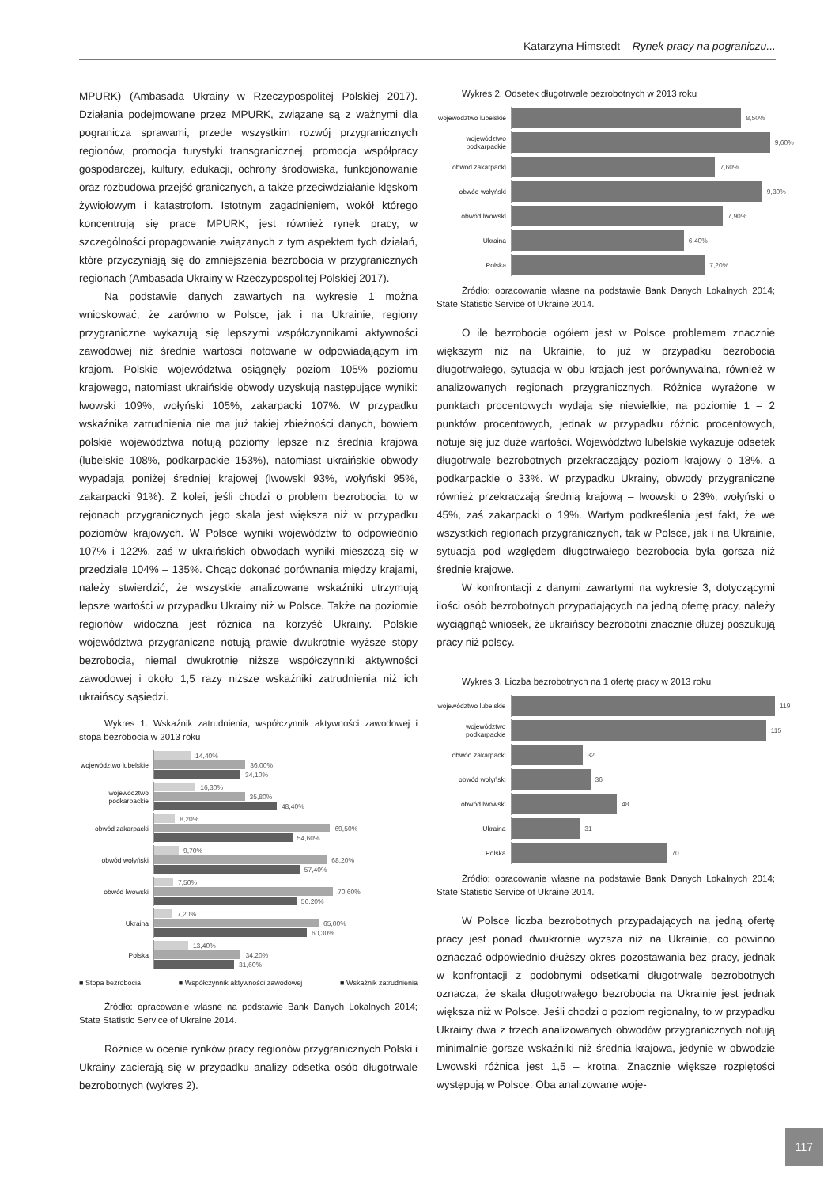Katarzyna Himstedt – Rynek pracy na pograniczu...
MPURK) (Ambasada Ukrainy w Rzeczypospolitej Polskiej 2017). Działania podejmowane przez MPURK, związane są z ważnymi dla pogranicza sprawami, przede wszystkim rozwój przygranicznych regionów, promocja turystyki transgranicznej, promocja współpracy gospodarczej, kultury, edukacji, ochrony środowiska, funkcjonowanie oraz rozbudowa przejść granicznych, a także przeciwdziałanie klęskom żywiołowym i katastrofom. Istotnym zagadnieniem, wokół którego koncentrują się prace MPURK, jest również rynek pracy, w szczególności propagowanie związanych z tym aspektem tych działań, które przyczyniają się do zmniejszenia bezrobocia w przygranicznych regionach (Ambasada Ukrainy w Rzeczypospolitej Polskiej 2017).
Na podstawie danych zawartych na wykresie 1 można wnioskować, że zarówno w Polsce, jak i na Ukrainie, regiony przygraniczne wykazują się lepszymi współczynnikami aktywności zawodowej niż średnie wartości notowane w odpowiadającym im krajom. Polskie województwa osiągnęły poziom 105% poziomu krajowego, natomiast ukraińskie obwody uzyskują następujące wyniki: lwowski 109%, wołyński 105%, zakarpacki 107%. W przypadku wskaźnika zatrudnienia nie ma już takiej zbieżności danych, bowiem polskie województwa notują poziomy lepsze niż średnia krajowa (lubelskie 108%, podkarpackie 153%), natomiast ukraińskie obwody wypadają poniżej średniej krajowej (lwowski 93%, wołyński 95%, zakarpacki 91%). Z kolei, jeśli chodzi o problem bezrobocia, to w rejonach przygranicznych jego skala jest większa niż w przypadku poziomów krajowych. W Polsce wyniki województw to odpowiednio 107% i 122%, zaś w ukraińskich obwodach wyniki mieszczą się w przedziale 104% – 135%. Chcąc dokonać porównania między krajami, należy stwierdzić, że wszystkie analizowane wskaźniki utrzymują lepsze wartości w przypadku Ukrainy niż w Polsce. Także na poziomie regionów widoczna jest różnica na korzyść Ukrainy. Polskie województwa przygraniczne notują prawie dwukrotnie wyższe stopy bezrobocia, niemal dwukrotnie niższe współczynniki aktywności zawodowej i około 1,5 razy niższe wskaźniki zatrudnienia niż ich ukraińscy sąsiedzi.
Wykres 1. Wskaźnik zatrudnienia, współczynnik aktywności zawodowej i stopa bezrobocia w 2013 roku
województwo lubelskie
14,40%
36,00%
34,10%
województwo podkarpackie
16,30%
35,80%
48,40%
obwód zakarpacki
8,20%
69,50%
54,60%
obwód wołyński
9,70%
68,20%
57,40%
obwód lwowski
7,50%
70,60%
56,20%
Ukraina
7,20%
65,00%
60,30%
Polska
13,40%
34,20%
31,60%
■ Stopa bezrobocia ■ Współczynnik aktywności zawodowej ■ Wskaźnik zatrudnienia
Źródło: opracowanie własne na podstawie Bank Danych Lokalnych 2014; State Statistic Service of Ukraine 2014.
Różnice w ocenie rynków pracy regionów przygranicznych Polski i Ukrainy zacierają się w przypadku analizy odsetka osób długotrwale bezrobotnych (wykres 2).
Wykres 2. Odsetek długotrwale bezrobotnych w 2013 roku
województwo lubelskie
8,50%
województwo podkarpackie
9,60%
obwód zakarpacki
7,60%
obwód wołyński
9,30%
obwód lwowski
7,90%
Ukraina
6,40%
Polska
7,20%
Źródło: opracowanie własne na podstawie Bank Danych Lokalnych 2014; State Statistic Service of Ukraine 2014.
O ile bezrobocie ogółem jest w Polsce problemem znacznie większym niż na Ukrainie, to już w przypadku bezrobocia długotrwałego, sytuacja w obu krajach jest porównywalna, również w analizowanych regionach przygranicznych. Różnice wyrażone w punktach procentowych wydają się niewielkie, na poziomie 1 – 2 punktów procentowych, jednak w przypadku różnic procentowych, notuje się już duże wartości. Województwo lubelskie wykazuje odsetek długotrwale bezrobotnych przekraczający poziom krajowy o 18%, a podkarpackie o 33%. W przypadku Ukrainy, obwody przygraniczne również przekraczają średnią krajową – lwowski o 23%, wołyński o 45%, zaś zakarpacki o 19%. Wartym podkreślenia jest fakt, że we wszystkich regionach przygranicznych, tak w Polsce, jak i na Ukrainie, sytuacja pod względem długotrwałego bezrobocia była gorsza niż średnie krajowe.
W konfrontacji z danymi zawartymi na wykresie 3, dotyczącymi ilości osób bezrobotnych przypadających na jedną ofertę pracy, należy wyciągnąć wniosek, że ukraińscy bezrobotni znacznie dłużej poszukują pracy niż polscy.
Wykres 3. Liczba bezrobotnych na 1 ofertę pracy w 2013 roku
województwo lubelskie
119
województwo podkarpackie
115
obwód zakarpacki
32
obwód wołyński
36
obwód lwowski
48
Ukraina
31
Polska
70
Źródło: opracowanie własne na podstawie Bank Danych Lokalnych 2014; State Statistic Service of Ukraine 2014.
W Polsce liczba bezrobotnych przypadających na jedną ofertę pracy jest ponad dwukrotnie wyższa niż na Ukrainie, co powinno oznaczać odpowiednio dłuższy okres pozostawania bez pracy, jednak w konfrontacji z podobnymi odsetkami długotrwale bezrobotnych oznacza, że skala długotrwałego bezrobocia na Ukrainie jest jednak większa niż w Polsce. Jeśli chodzi o poziom regionalny, to w przypadku Ukrainy dwa z trzech analizowanych obwodów przygranicznych notują minimalnie gorsze wskaźniki niż średnia krajowa, jedynie w obwodzie Lwowski różnica jest 1,5 – krotna. Znacznie większe rozpiętości występują w Polsce. Oba analizowane woje-
117